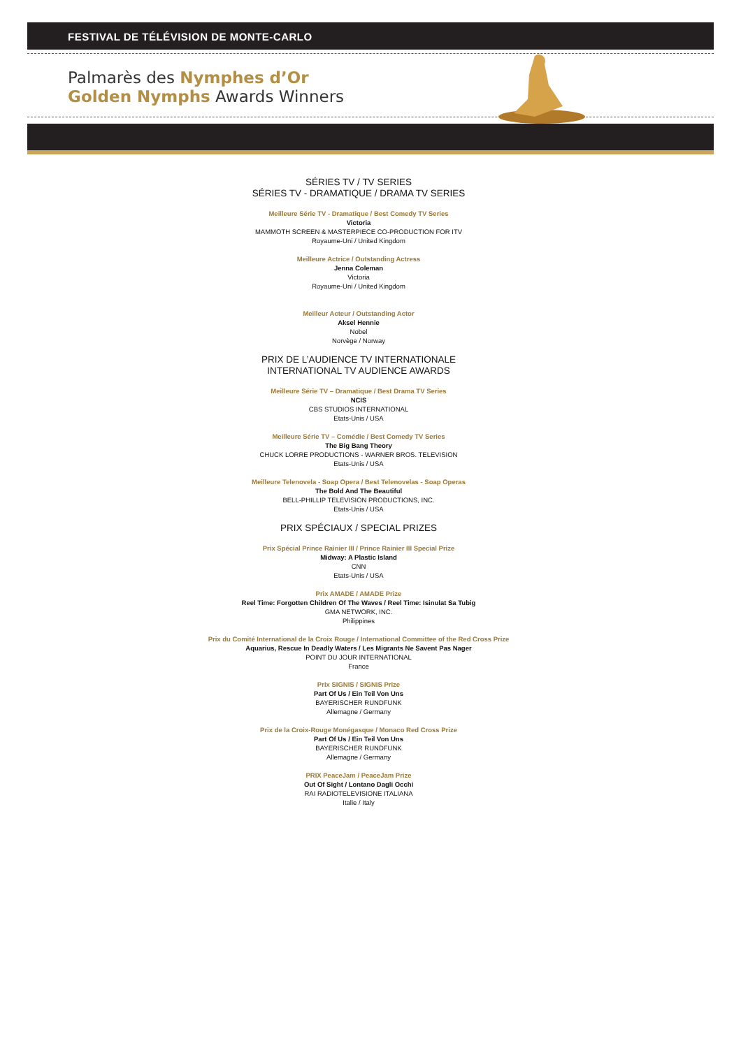FESTIVAL DE TÉLÉVISION DE MONTE-CARLO
Palmarès des Nymphes d’Or
Golden Nymphs Awards Winners
SÉRIES TV / TV SERIES
SÉRIES TV - DRAMATIQUE / DRAMA TV SERIES
Meilleure Série TV - Dramatique / Best Comedy TV Series
Victoria
MAMMOTH SCREEN & MASTERPIECE CO-PRODUCTION FOR ITV
Royaume-Uni / United Kingdom
Meilleure Actrice / Outstanding Actress
Jenna Coleman
Victoria
Royaume-Uni / United Kingdom
Meilleur Acteur / Outstanding Actor
Aksel Hennie
Nobel
Norvège / Norway
PRIX DE L’AUDIENCE TV INTERNATIONALE
INTERNATIONAL TV AUDIENCE AWARDS
Meilleure Série TV – Dramatique / Best Drama TV Series
NCIS
CBS STUDIOS INTERNATIONAL
Etats-Unis / USA
Meilleure Série TV – Comédie / Best Comedy TV Series
The Big Bang Theory
CHUCK LORRE PRODUCTIONS - WARNER BROS. TELEVISION
Etats-Unis / USA
Meilleure Telenovela - Soap Opera / Best Telenovelas - Soap Operas
The Bold And The Beautiful
BELL-PHILLIP TELEVISION PRODUCTIONS, INC.
Etats-Unis / USA
PRIX SPÉCIAUX / SPECIAL PRIZES
Prix Spécial Prince Rainier III / Prince Rainier III Special Prize
Midway: A Plastic Island
CNN
Etats-Unis / USA
Prix AMADE / AMADE Prize
Reel Time: Forgotten Children Of The Waves / Reel Time: Isinulat Sa Tubig
GMA NETWORK, INC.
Philippines
Prix du Comité International de la Croix Rouge / International Committee of the Red Cross Prize
Aquarius, Rescue In Deadly Waters / Les Migrants Ne Savent Pas Nager
POINT DU JOUR INTERNATIONAL
France
Prix SIGNIS / SIGNIS Prize
Part Of Us / Ein Teil Von Uns
BAYERISCHER RUNDFUNK
Allemagne / Germany
Prix de la Croix-Rouge Monégasque / Monaco Red Cross Prize
Part Of Us / Ein Teil Von Uns
BAYERISCHER RUNDFUNK
Allemagne / Germany
PRIX PeaceJam / PeaceJam Prize
Out Of Sight / Lontano Dagli Occhi
RAI RADIOTELEVISIONE ITALIANA
Italie / Italy